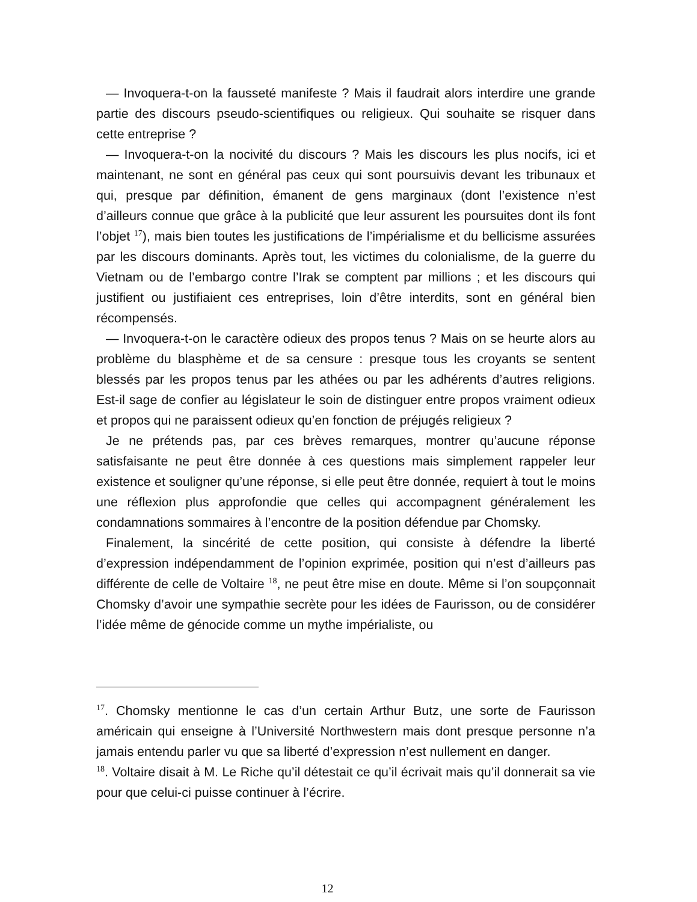— Invoquera-t-on la fausseté manifeste ? Mais il faudrait alors interdire une grande partie des discours pseudo-scientifiques ou religieux. Qui souhaite se risquer dans cette entreprise ?
— Invoquera-t-on la nocivité du discours ? Mais les discours les plus nocifs, ici et maintenant, ne sont en général pas ceux qui sont poursuivis devant les tribunaux et qui, presque par définition, émanent de gens marginaux (dont l’existence n’est d’ailleurs connue que grâce à la publicité que leur assurent les poursuites dont ils font l’objet <sup>17</sup>), mais bien toutes les justifications de l’impérialisme et du bellicisme assurées par les discours dominants. Après tout, les victimes du colonialisme, de la guerre du Vietnam ou de l’embargo contre l’Irak se comptent par millions ; et les discours qui justifient ou justifiaient ces entreprises, loin d’être interdits, sont en général bien récompensés.
— Invoquera-t-on le caractère odieux des propos tenus ? Mais on se heurte alors au problème du blasphème et de sa censure : presque tous les croyants se sentent blessés par les propos tenus par les athées ou par les adhérents d’autres religions. Est-il sage de confier au législateur le soin de distinguer entre propos vraiment odieux et propos qui ne paraissent odieux qu’en fonction de préjugés religieux ?
Je ne prétends pas, par ces brèves remarques, montrer qu’aucune réponse satisfaisante ne peut être donnée à ces questions mais simplement rappeler leur existence et souligner qu’une réponse, si elle peut être donnée, requiert à tout le moins une réflexion plus approfondie que celles qui accompagnent généralement les condamnations sommaires à l’encontre de la position défendue par Chomsky.
Finalement, la sincérité de cette position, qui consiste à défendre la liberté d’expression indépendamment de l’opinion exprimée, position qui n’est d’ailleurs pas différente de celle de Voltaire <sup>18</sup>, ne peut être mise en doute. Même si l’on soupçonnait Chomsky d’avoir une sympathie secrète pour les idées de Faurisson, ou de considérer l’idée même de génocide comme un mythe impérialiste, ou
<sup>17</sup>. Chomsky mentionne le cas d’un certain Arthur Butz, une sorte de Faurisson américain qui enseigne à l’Université Northwestern mais dont presque personne n’a jamais entendu parler vu que sa liberté d’expression n’est nullement en danger.
<sup>18</sup>. Voltaire disait à M. Le Riche qu’il détestait ce qu’il écrivait mais qu’il donnerait sa vie pour que celui-ci puisse continuer à l’écrire.
12